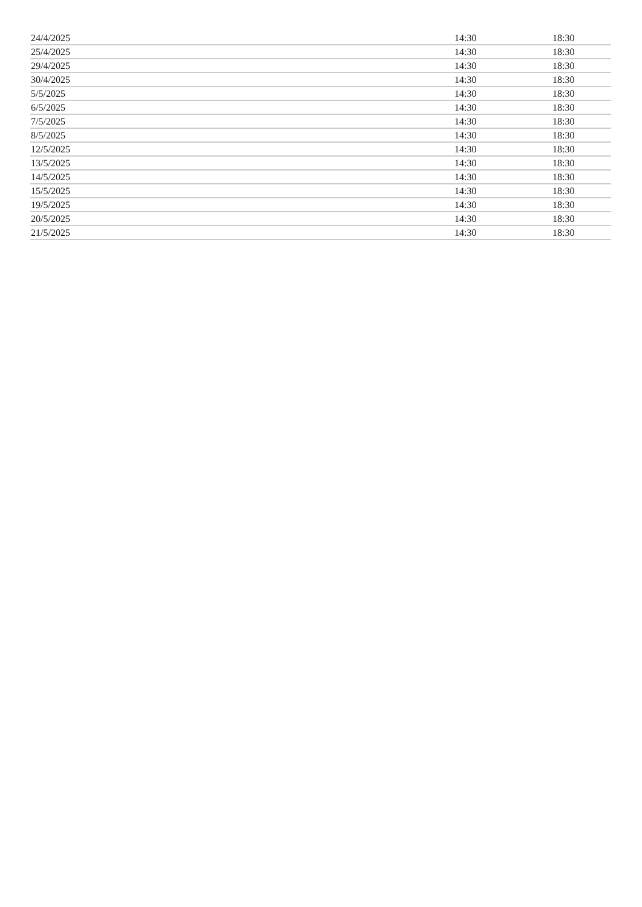| 24/4/2025 | 14:30 | 18:30 |
| 25/4/2025 | 14:30 | 18:30 |
| 29/4/2025 | 14:30 | 18:30 |
| 30/4/2025 | 14:30 | 18:30 |
| 5/5/2025 | 14:30 | 18:30 |
| 6/5/2025 | 14:30 | 18:30 |
| 7/5/2025 | 14:30 | 18:30 |
| 8/5/2025 | 14:30 | 18:30 |
| 12/5/2025 | 14:30 | 18:30 |
| 13/5/2025 | 14:30 | 18:30 |
| 14/5/2025 | 14:30 | 18:30 |
| 15/5/2025 | 14:30 | 18:30 |
| 19/5/2025 | 14:30 | 18:30 |
| 20/5/2025 | 14:30 | 18:30 |
| 21/5/2025 | 14:30 | 18:30 |